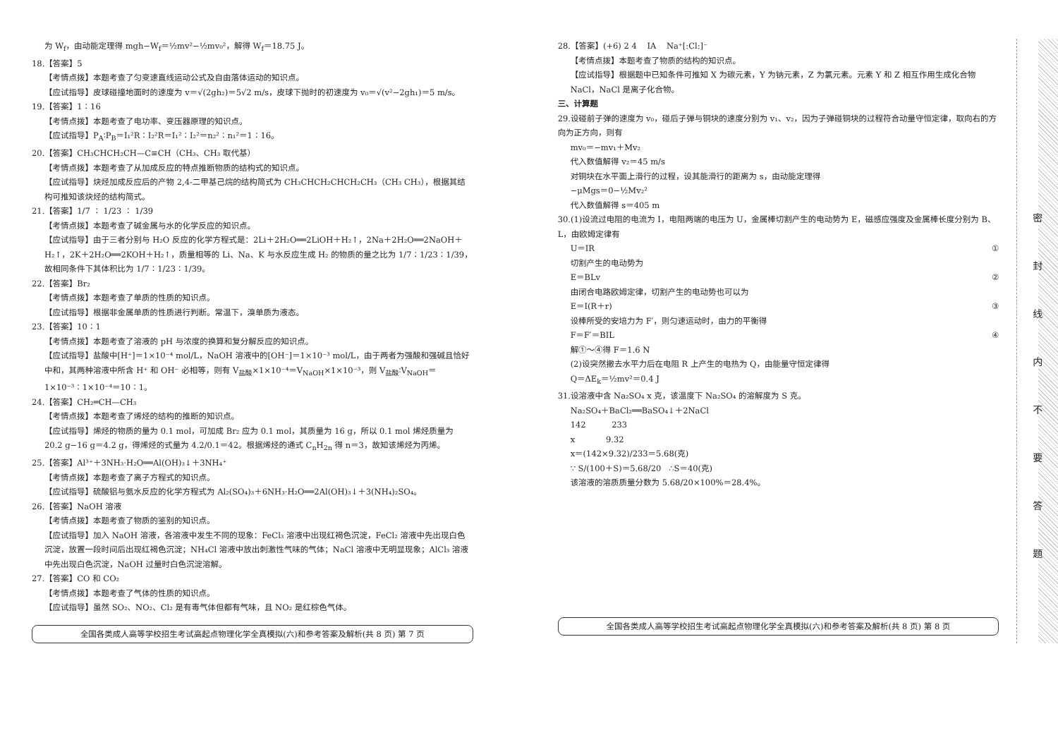为 W<sub>f</sub>，由动能定理得 mgh−W<sub>f</sub>＝½mv²−½mv₀²，解得 W<sub>f</sub>＝18.75 J。
18.【答案】5
【考情点拨】本题考查了匀变速直线运动公式及自由落体运动的知识点。
【应试指导】皮球碰撞地面时的速度为 v＝√(2gh₂)＝5√2 m/s，皮球下抛时的初速度为 v₀＝√(v²−2gh₁)＝5 m/s。
19.【答案】1∶16
【考情点拨】本题考查了电功率、变压器原理的知识点。
【应试指导】P<sub>A</sub>∶P<sub>B</sub>＝I₁²R∶I₂²R＝I₁²∶I₂²＝n₂²∶n₁²＝1∶16。
20.【答案】CH₃CHCH₂CH—C≡CH（CH₃、CH₃ 取代基）
【考情点拨】本题考查了从加成反应的特点推断物质的结构式的知识点。
【应试指导】炔烃加成反应后的产物 2,4-二甲基己烷的结构简式为 CH₃CHCH₂CHCH₂CH₃（CH₃ CH₃），根据其结构可推知该炔烃的结构简式。
21.【答案】1/7 ∶ 1/23 ∶ 1/39
【考情点拨】本题考查了碱金属与水的化学反应的知识点。
【应试指导】由于三者分别与 H₂O 反应的化学方程式是：2Li＋2H₂O══2LiOH＋H₂↑，2Na＋2H₂O══2NaOH＋H₂↑，2K＋2H₂O══2KOH＋H₂↑，质量相等的 Li、Na、K 与水反应生成 H₂ 的物质的量之比为 1/7∶1/23∶1/39，故相同条件下其体积比为 1/7∶1/23∶1/39。
22.【答案】Br₂
【考情点拨】本题考查了单质的性质的知识点。
【应试指导】根据非金属单质的性质进行判断。常温下，溴单质为液态。
23.【答案】10∶1
【考情点拨】本题考查了溶液的 pH 与浓度的换算和复分解反应的知识点。
【应试指导】盐酸中[H⁺]＝1×10⁻⁴ mol/L，NaOH 溶液中的[OH⁻]＝1×10⁻³ mol/L，由于两者为强酸和强碱且恰好中和，其两种溶液中所含 H⁺ 和 OH⁻ 必相等，则有 V<sub>盐酸</sub>×1×10⁻⁴＝V<sub>NaOH</sub>×1×10⁻³，则 V<sub>盐酸</sub>∶V<sub>NaOH</sub>＝1×10⁻³∶1×10⁻⁴＝10∶1。
24.【答案】CH₂═CH—CH₃
【考情点拨】本题考查了烯烃的结构的推断的知识点。
【应试指导】烯烃的物质的量为 0.1 mol，可加成 Br₂ 应为 0.1 mol，其质量为 16 g，所以 0.1 mol 烯烃质量为 20.2 g−16 g＝4.2 g，得烯烃的式量为 4.2/0.1＝42。根据烯烃的通式 C<sub>n</sub>H<sub>2n</sub> 得 n＝3，故知该烯烃为丙烯。
25.【答案】Al³⁺＋3NH₃·H₂O══Al(OH)₃↓＋3NH₄⁺
【考情点拨】本题考查了离子方程式的知识点。
【应试指导】硫酸铝与氨水反应的化学方程式为 Al₂(SO₄)₃＋6NH₃·H₂O══2Al(OH)₃↓＋3(NH₄)₂SO₄。
26.【答案】NaOH 溶液
【考情点拨】本题考查了物质的鉴别的知识点。
【应试指导】加入 NaOH 溶液，各溶液中发生不同的现象：FeCl₃ 溶液中出现红褐色沉淀，FeCl₂ 溶液中先出现白色沉淀，放置一段时间后出现红褐色沉淀；NH₄Cl 溶液中放出刺激性气味的气体；NaCl 溶液中无明显现象；AlCl₃ 溶液中先出现白色沉淀，NaOH 过量时白色沉淀溶解。
27.【答案】CO 和 CO₂
【考情点拨】本题考查了气体的性质的知识点。
【应试指导】虽然 SO₂、NO₂、Cl₂ 是有毒气体但都有气味，且 NO₂ 是红棕色气体。
全国各类成人高等学校招生考试高起点物理化学全真模拟(六)和参考答案及解析(共 8 页) 第 7 页
28.【答案】(+6) 2 4 ⅠA Na⁺[:Cl:]⁻
【考情点拨】本题考查了物质的结构的知识点。
【应试指导】根据题中已知条件可推知 X 为碳元素，Y 为钠元素，Z 为氯元素。元素 Y 和 Z 相互作用生成化合物 NaCl，NaCl 是离子化合物。
三、计算题
29.设碰前子弹的速度为 v₀，碰后子弹与铜块的速度分别为 v₁、v₂，因为子弹碰铜块的过程符合动量守恒定律，取向右的方向为正方向，则有
mv₀＝−mv₁＋Mv₂
代入数值解得 v₂＝45 m/s
对铜块在水平面上滑行的过程，设其能滑行的距离为 s，由动能定理得
−μMgs＝0−½Mv₂²
代入数值解得 s＝405 m
30.(1)设流过电阻的电流为 I，电阻两端的电压为 U，金属棒切割产生的电动势为 E，磁感应强度及金属棒长度分别为 B、L，由欧姆定律有
U＝IR ①
切割产生的电动势为
E＝BLv ②
由闭合电路欧姆定律，切割产生的电动势也可以为
E＝I(R＋r) ③
设棒所受的安培力为 F′，则匀速运动时，由力的平衡得
F＝F′＝BIL ④
解①～④得 F＝1.6 N
(2)设突然撤去水平力后在电阻 R 上产生的电热为 Q，由能量守恒定律得
Q＝ΔE<sub>k</sub>＝½mv²＝0.4 J
31.设溶液中含 Na₂SO₄ x 克，该温度下 Na₂SO₄ 的溶解度为 S 克。
Na₂SO₄＋BaCl₂══BaSO₄↓＋2NaCl
142 233
x 9.32
x＝(142×9.32)/233＝5.68(克)
∵ S/(100＋S)＝5.68/20 ∴S＝40(克)
该溶液的溶质质量分数为 5.68/20×100%＝28.4%。
全国各类成人高等学校招生考试高起点物理化学全真模拟(六)和参考答案及解析(共 8 页) 第 8 页
密
封
线
内
不
要
答
题